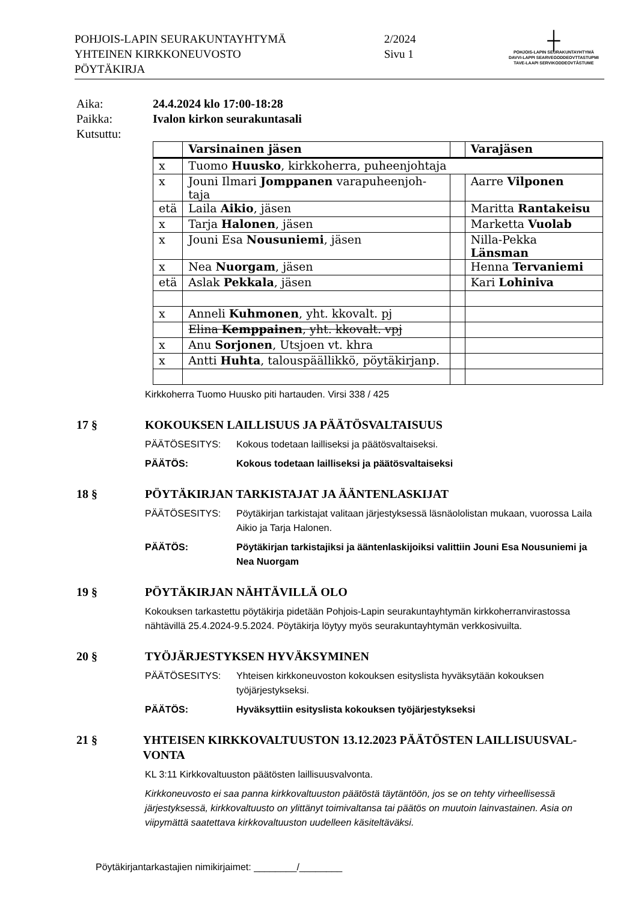POHJOIS-LAPIN SEURAKUNTAYHTYMÄ
YHTEINEN KIRKKONEUVOSTO
PÖYTÄKIRJA
2/2024
Sivu 1
┼
POHJOIS-LAPIN SEURAKUNTAYHTYMÄ
DAVVI-LAPPI SEARVEGODDEOVTTASTUPMI
TAVE-LAAPI SERVIKODDEOVTÂSTUME
Aika:
24.4.2024 klo 17:00-18:28
Paikka:
Ivalon kirkon seurakuntasali
Kutsuttu:
| | Varsinainen jäsen | | Varajäsen |
| --- | --- | --- | --- |
| x | Tuomo Huusko , kirkkoherra, puheenjohtaja | | |
| x | Jouni Ilmari Jomppanen varapuheenjoh-taja | | Aarre Vilponen |
| etä | Laila Aikio , jäsen | | Maritta Rantakeisu |
| x | Tarja Halonen , jäsen | | Marketta Vuolab |
| x | Jouni Esa Nousuniemi , jäsen | | Nilla-Pekka Länsman |
| x | Nea Nuorgam , jäsen | | Henna Tervaniemi |
| etä | Aslak Pekkala , jäsen | | Kari Lohiniva |
| x | Anneli Kuhmonen , yht. kkovalt. pj | | |
| | Elina Kemppainen , yht. kkovalt. vpj | | |
| x | Anu Sorjonen , Utsjoen vt. khra | | |
| x | Antti Huhta , talouspäällikkö, pöytäkirjanp. | | |
Kirkkoherra Tuomo Huusko piti hartauden. Virsi 338 / 425
17 § KOKOUKSEN LAILLISUUS JA PÄÄTÖSVALTAISUUS
PÄÄTÖSESITYS: Kokous todetaan lailliseksi ja päätösvaltaiseksi.
PÄÄTÖS: Kokous todetaan lailliseksi ja päätösvaltaiseksi
18 § PÖYTÄKIRJAN TARKISTAJAT JA ÄÄNTENLASKIJAT
PÄÄTÖSESITYS: Pöytäkirjan tarkistajat valitaan järjestyksessä läsnäololistan mukaan, vuorossa Laila Aikio ja Tarja Halonen.
PÄÄTÖS: Pöytäkirjan tarkistajiksi ja ääntenlaskijoiksi valittiin Jouni Esa Nousuniemi ja Nea Nuorgam
19 § PÖYTÄKIRJAN NÄHTÄVILLÄ OLO
Kokouksen tarkastettu pöytäkirja pidetään Pohjois-Lapin seurakuntayhtymän kirkkoherranvirastossa nähtävillä 25.4.2024-9.5.2024. Pöytäkirja löytyy myös seurakuntayhtymän verkkosivuilta.
20 § TYÖJÄRJESTYKSEN HYVÄKSYMINEN
PÄÄTÖSESITYS: Yhteisen kirkkoneuvoston kokouksen esityslista hyväksytään kokouksen työjärjestykseksi.
PÄÄTÖS: Hyväksyttiin esityslista kokouksen työjärjestykseksi
21 § YHTEISEN KIRKKOVALTUUSTON 13.12.2023 PÄÄTÖSTEN LAILLISUUSVAL-VONTA
KL 3:11 Kirkkovaltuuston päätösten laillisuusvalvonta.
Kirkkoneuvosto ei saa panna kirkkovaltuuston päätöstä täytäntöön, jos se on tehty virheellisessä järjestyksessä, kirkkovaltuusto on ylittänyt toimivaltansa tai päätös on muutoin lainvastainen. Asia on viipymättä saatettava kirkkovaltuuston uudelleen käsiteltäväksi.
Pöytäkirjantarkastajien nimikirjaimet: ________/________